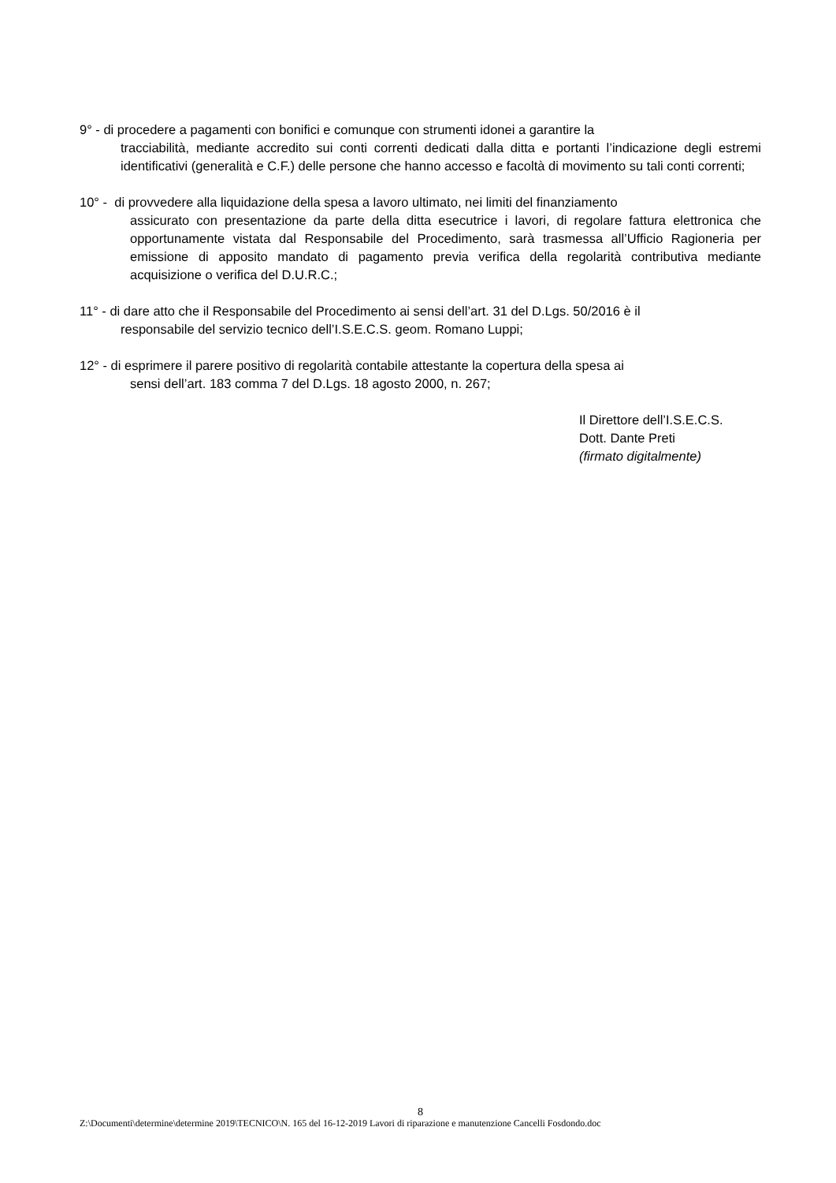9° - di procedere a pagamenti con bonifici e comunque con strumenti idonei a garantire la
tracciabilità, mediante accredito sui conti correnti dedicati dalla ditta e portanti l’indicazione degli estremi identificativi (generalità e C.F.) delle persone che hanno accesso e facoltà di movimento su tali conti correnti;
10° - di provvedere alla liquidazione della spesa a lavoro ultimato, nei limiti del finanziamento
assicurato con presentazione da parte della ditta esecutrice i lavori, di regolare fattura elettronica che opportunamente vistata dal Responsabile del Procedimento, sarà trasmessa all’Ufficio Ragioneria per emissione di apposito mandato di pagamento previa verifica della regolarità contributiva mediante acquisizione o verifica del D.U.R.C.;
11° - di dare atto che il Responsabile del Procedimento ai sensi dell’art. 31 del D.Lgs. 50/2016 è il
responsabile del servizio tecnico dell’I.S.E.C.S. geom. Romano Luppi;
12° - di esprimere il parere positivo di regolarità contabile attestante la copertura della spesa ai
sensi dell’art. 183 comma 7 del D.Lgs. 18 agosto 2000, n. 267;
Il Direttore dell’I.S.E.C.S.
Dott. Dante Preti
(firmato digitalmente)
8
Z:\Documenti\determine\determine 2019\TECNICO\N. 165 del 16-12-2019 Lavori di riparazione e manutenzione Cancelli Fosdondo.doc